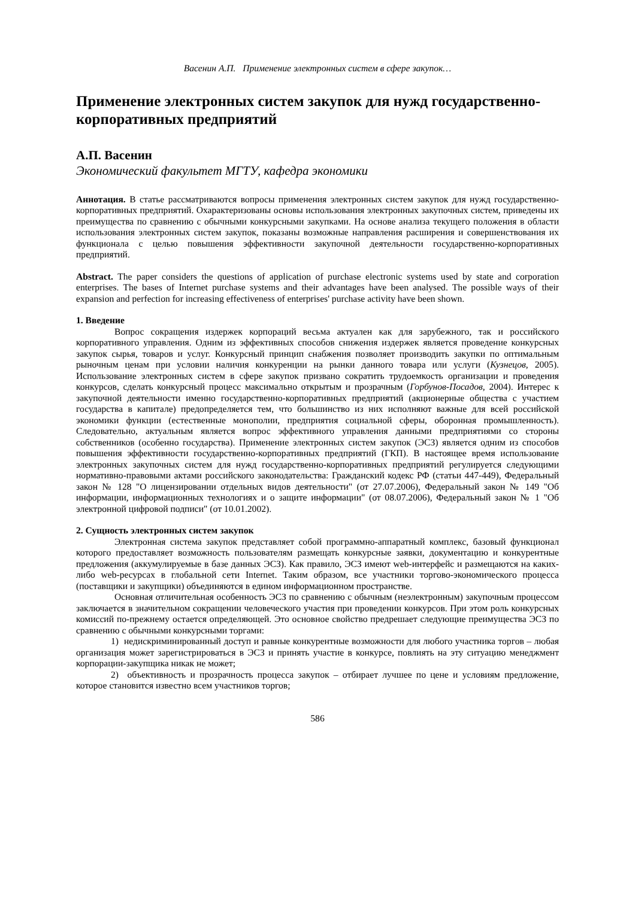Васенин А.П. Применение электронных систем в сфере закупок…
Применение электронных систем закупок для нужд государственно-корпоративных предприятий
А.П. Васенин
Экономический факультет МГТУ, кафедра экономики
Аннотация. В статье рассматриваются вопросы применения электронных систем закупок для нужд государственно-корпоративных предприятий. Охарактеризованы основы использования электронных закупочных систем, приведены их преимущества по сравнению с обычными конкурсными закупками. На основе анализа текущего положения в области использования электронных систем закупок, показаны возможные направления расширения и совершенствования их функционала с целью повышения эффективности закупочной деятельности государственно-корпоративных предприятий.
Abstract. The paper considers the questions of application of purchase electronic systems used by state and corporation enterprises. The bases of Internet purchase systems and their advantages have been analysed. The possible ways of their expansion and perfection for increasing effectiveness of enterprises' purchase activity have been shown.
1. Введение
Вопрос сокращения издержек корпораций весьма актуален как для зарубежного, так и российского корпоративного управления. Одним из эффективных способов снижения издержек является проведение конкурсных закупок сырья, товаров и услуг. Конкурсный принцип снабжения позволяет производить закупки по оптимальным рыночным ценам при условии наличия конкуренции на рынки данного товара или услуги (Кузнецов, 2005). Использование электронных систем в сфере закупок призвано сократить трудоемкость организации и проведения конкурсов, сделать конкурсный процесс максимально открытым и прозрачным (Горбунов-Посадов, 2004). Интерес к закупочной деятельности именно государственно-корпоративных предприятий (акционерные общества с участием государства в капитале) предопределяется тем, что большинство из них исполняют важные для всей российской экономики функции (естественные монополии, предприятия социальной сферы, оборонная промышленность). Следовательно, актуальным является вопрос эффективного управления данными предприятиями со стороны собственников (особенно государства). Применение электронных систем закупок (ЭСЗ) является одним из способов повышения эффективности государственно-корпоративных предприятий (ГКП). В настоящее время использование электронных закупочных систем для нужд государственно-корпоративных предприятий регулируется следующими нормативно-правовыми актами российского законодательства: Гражданский кодекс РФ (статьи 447-449), Федеральный закон № 128 "О лицензировании отдельных видов деятельности" (от 27.07.2006), Федеральный закон № 149 "Об информации, информационных технологиях и о защите информации" (от 08.07.2006), Федеральный закон № 1 "Об электронной цифровой подписи" (от 10.01.2002).
2. Сущность электронных систем закупок
Электронная система закупок представляет собой программно-аппаратный комплекс, базовый функционал которого предоставляет возможность пользователям размещать конкурсные заявки, документацию и конкурентные предложения (аккумулируемые в базе данных ЭСЗ). Как правило, ЭСЗ имеют web-интерфейс и размещаются на каких-либо web-ресурсах в глобальной сети Internet. Таким образом, все участники торгово-экономического процесса (поставщики и закупщики) объединяются в едином информационном пространстве.
Основная отличительная особенность ЭСЗ по сравнению с обычным (неэлектронным) закупочным процессом заключается в значительном сокращении человеческого участия при проведении конкурсов. При этом роль конкурсных комиссий по-прежнему остается определяющей. Это основное свойство предрешает следующие преимущества ЭСЗ по сравнению с обычными конкурсными торгами:
1) недискриминированный доступ и равные конкурентные возможности для любого участника торгов – любая организация может зарегистрироваться в ЭСЗ и принять участие в конкурсе, повлиять на эту ситуацию менеджмент корпорации-закупщика никак не может;
2) объективность и прозрачность процесса закупок – отбирает лучшее по цене и условиям предложение, которое становится известно всем участников торгов;
586